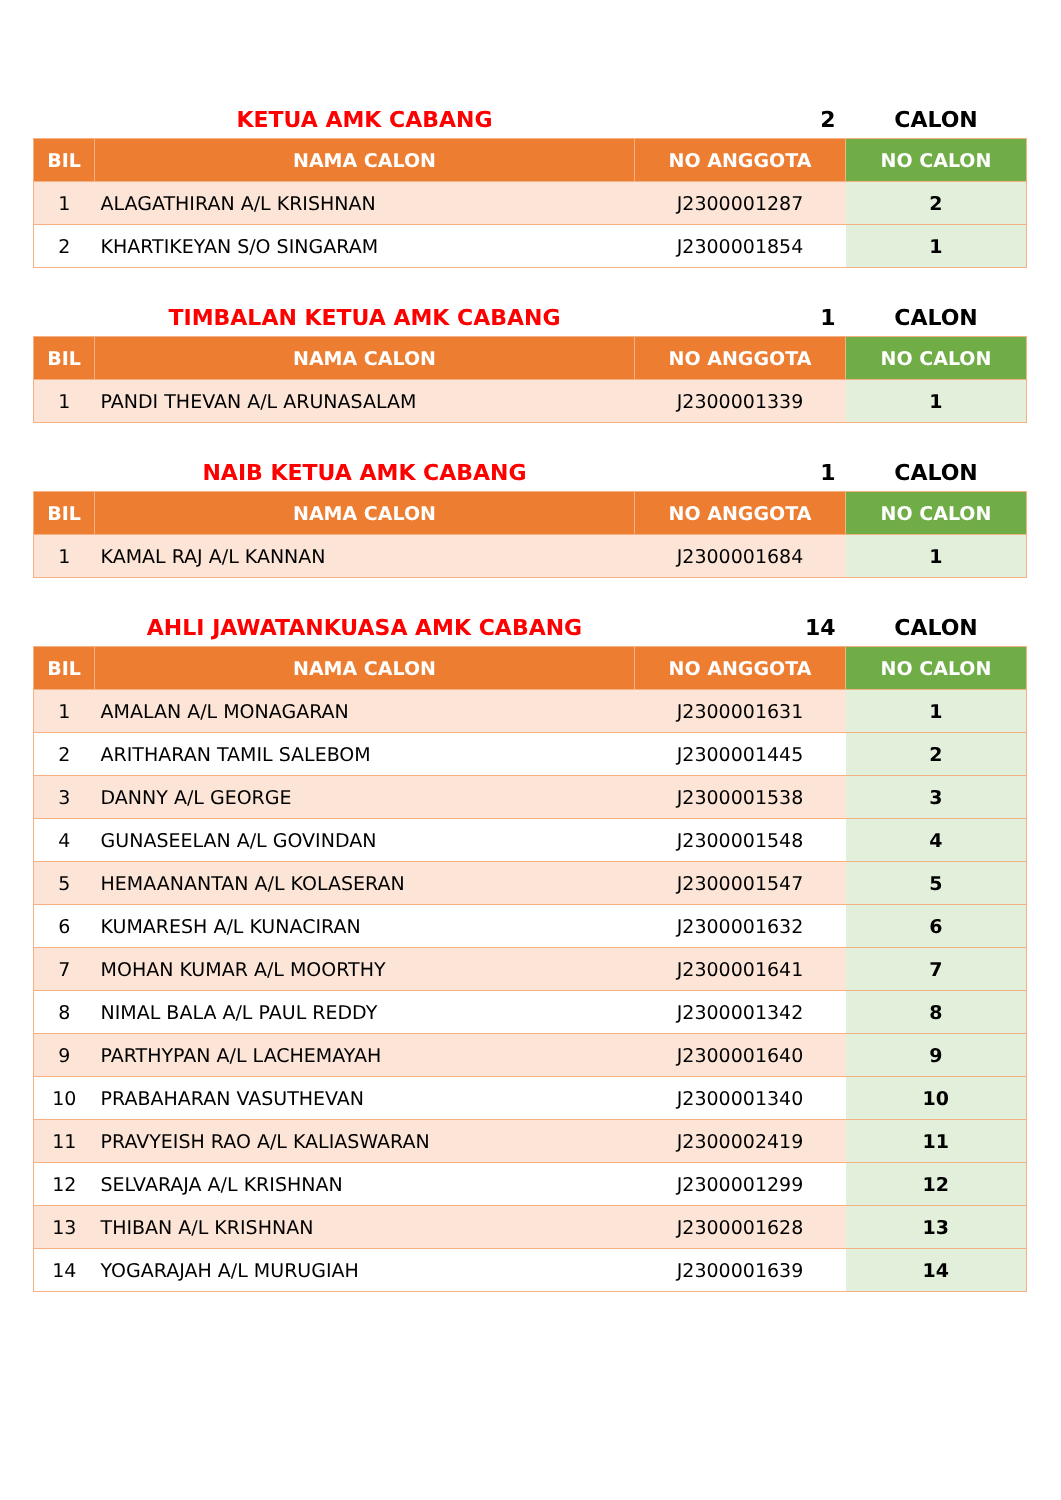| | KETUA AMK CABANG | 2 | CALON |
| BIL | NAMA CALON | NO ANGGOTA | NO CALON |
| 1 | ALAGATHIRAN A/L KRISHNAN | J2300001287 | 2 |
| 2 | KHARTIKEYAN S/O SINGARAM | J2300001854 | 1 |
| | TIMBALAN KETUA AMK CABANG | 1 | CALON |
| BIL | NAMA CALON | NO ANGGOTA | NO CALON |
| 1 | PANDI THEVAN A/L ARUNASALAM | J2300001339 | 1 |
| | NAIB KETUA AMK CABANG | 1 | CALON |
| BIL | NAMA CALON | NO ANGGOTA | NO CALON |
| 1 | KAMAL RAJ A/L KANNAN | J2300001684 | 1 |
| | AHLI JAWATANKUASA AMK CABANG | 14 | CALON |
| BIL | NAMA CALON | NO ANGGOTA | NO CALON |
| 1 | AMALAN A/L MONAGARAN | J2300001631 | 1 |
| 2 | ARITHARAN TAMIL SALEBOM | J2300001445 | 2 |
| 3 | DANNY A/L GEORGE | J2300001538 | 3 |
| 4 | GUNASEELAN A/L GOVINDAN | J2300001548 | 4 |
| 5 | HEMAANANTAN A/L KOLASERAN | J2300001547 | 5 |
| 6 | KUMARESH A/L KUNACIRAN | J2300001632 | 6 |
| 7 | MOHAN KUMAR A/L MOORTHY | J2300001641 | 7 |
| 8 | NIMAL BALA A/L PAUL REDDY | J2300001342 | 8 |
| 9 | PARTHYPAN A/L LACHEMAYAH | J2300001640 | 9 |
| 10 | PRABAHARAN VASUTHEVAN | J2300001340 | 10 |
| 11 | PRAVYEISH RAO A/L KALIASWARAN | J2300002419 | 11 |
| 12 | SELVARAJA A/L KRISHNAN | J2300001299 | 12 |
| 13 | THIBAN A/L KRISHNAN | J2300001628 | 13 |
| 14 | YOGARAJAH A/L MURUGIAH | J2300001639 | 14 |